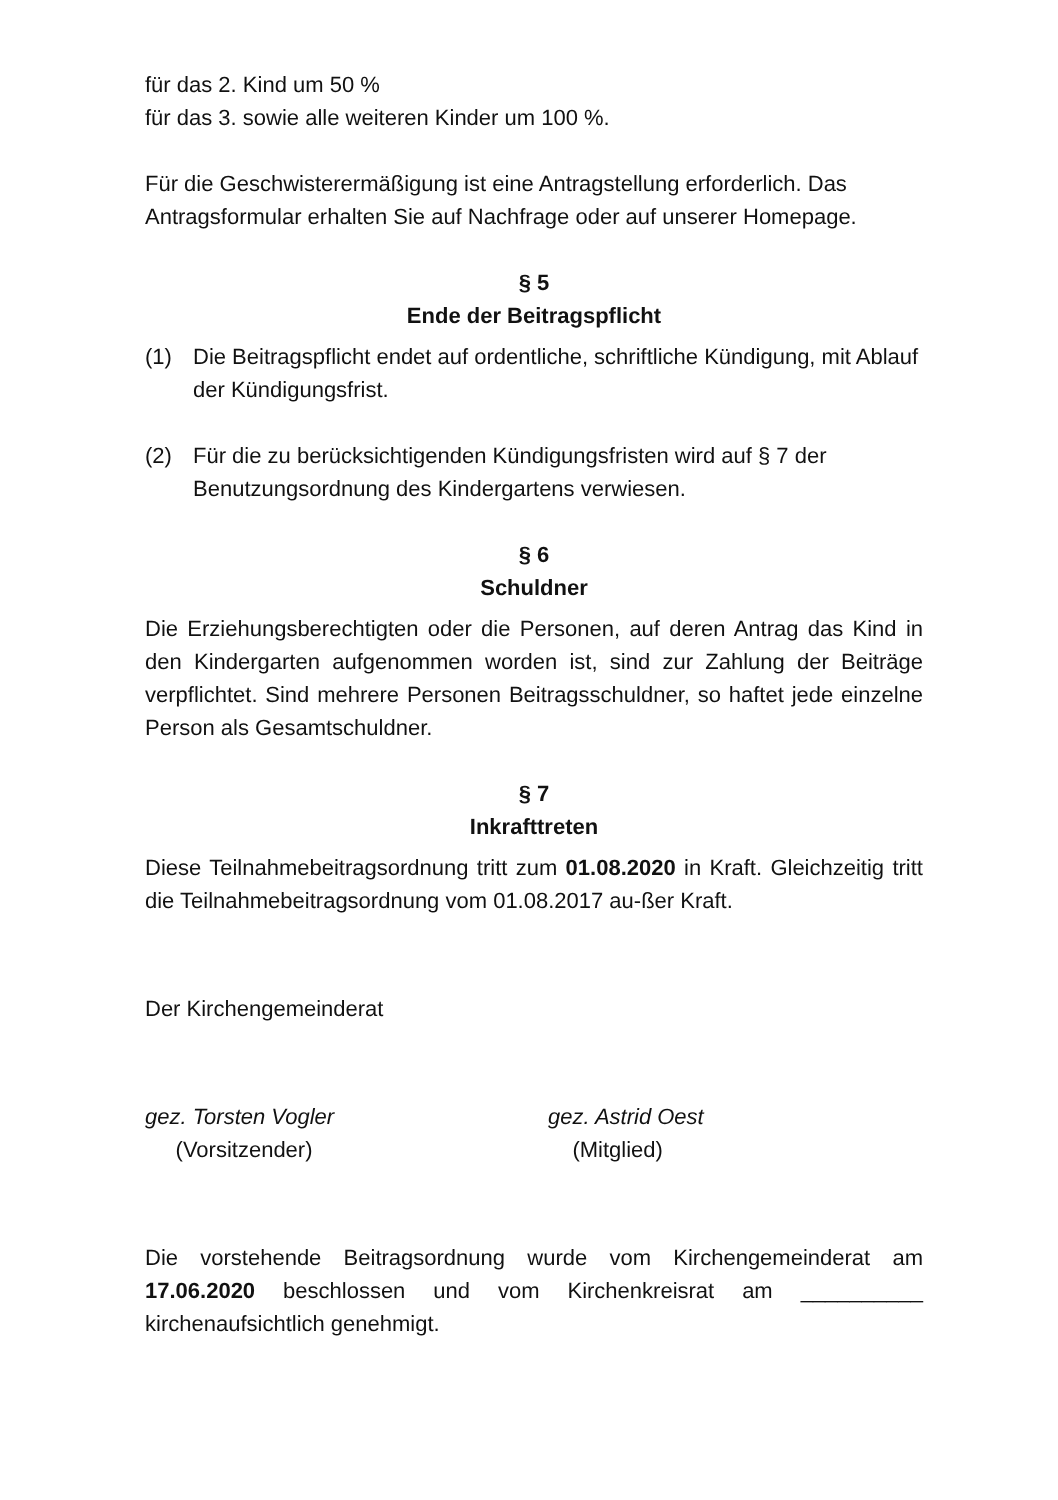für das 2. Kind um 50 %
für das 3. sowie alle weiteren Kinder um 100 %.
Für die Geschwisterermäßigung ist eine Antragstellung erforderlich. Das Antragsformular erhalten Sie auf Nachfrage oder auf unserer Homepage.
§ 5
Ende der Beitragspflicht
(1) Die Beitragspflicht endet auf ordentliche, schriftliche Kündigung, mit Ablauf der Kündigungsfrist.
(2) Für die zu berücksichtigenden Kündigungsfristen wird auf § 7 der Benutzungsordnung des Kindergartens verwiesen.
§ 6
Schuldner
Die Erziehungsberechtigten oder die Personen, auf deren Antrag das Kind in den Kindergarten aufgenommen worden ist, sind zur Zahlung der Beiträge verpflichtet. Sind mehrere Personen Beitragsschuldner, so haftet jede einzelne Person als Gesamtschuldner.
§ 7
Inkrafttreten
Diese Teilnahmebeitragsordnung tritt zum 01.08.2020 in Kraft. Gleichzeitig tritt die Teilnahmebeitragsordnung vom 01.08.2017 au-ßer Kraft.
Der Kirchengemeinderat
gez. Torsten Vogler
(Vorsitzender)
gez. Astrid Oest
(Mitglied)
Die vorstehende Beitragsordnung wurde vom Kirchengemeinderat am 17.06.2020 beschlossen und vom Kirchenkreisrat am __________ kirchenaufsichtlich genehmigt.